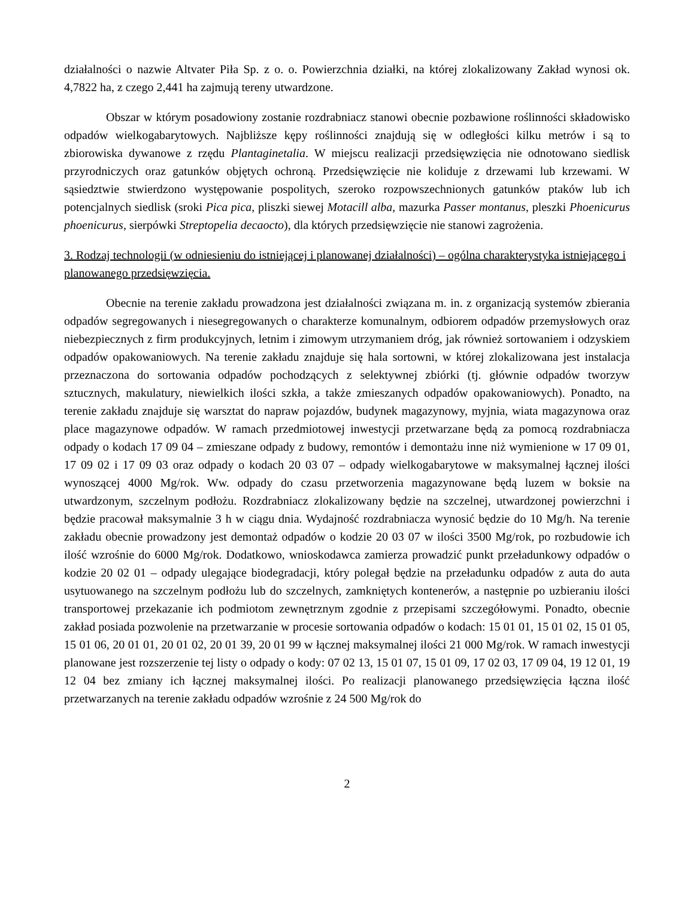działalności o nazwie Altvater Piła Sp. z o. o. Powierzchnia działki, na której zlokalizowany Zakład wynosi ok. 4,7822 ha, z czego 2,441 ha zajmują tereny utwardzone.
Obszar w którym posadowiony zostanie rozdrabniacz stanowi obecnie pozbawione roślinności składowisko odpadów wielkogabarytowych. Najbliższe kępy roślinności znajdują się w odległości kilku metrów i są to zbiorowiska dywanowe z rzędu Plantaginetalia. W miejscu realizacji przedsięwzięcia nie odnotowano siedlisk przyrodniczych oraz gatunków objętych ochroną. Przedsięwzięcie nie koliduje z drzewami lub krzewami. W sąsiedztwie stwierdzono występowanie pospolitych, szeroko rozpowszechnionych gatunków ptaków lub ich potencjalnych siedlisk (sroki Pica pica, pliszki siewej Motacill alba, mazurka Passer montanus, pleszki Phoenicurus phoenicurus, sierpówki Streptopelia decaocto), dla których przedsięwzięcie nie stanowi zagrożenia.
3. Rodzaj technologii (w odniesieniu do istniejącej i planowanej działalności) – ogólna charakterystyka istniejącego i planowanego przedsięwzięcia.
Obecnie na terenie zakładu prowadzona jest działalności związana m. in. z organizacją systemów zbierania odpadów segregowanych i niesegregowanych o charakterze komunalnym, odbiorem odpadów przemysłowych oraz niebezpiecznych z firm produkcyjnych, letnim i zimowym utrzymaniem dróg, jak również sortowaniem i odzyskiem odpadów opakowaniowych. Na terenie zakładu znajduje się hala sortowni, w której zlokalizowana jest instalacja przeznaczona do sortowania odpadów pochodzących z selektywnej zbiórki (tj. głównie odpadów tworzyw sztucznych, makulatury, niewielkich ilości szkła, a także zmieszanych odpadów opakowaniowych). Ponadto, na terenie zakładu znajduje się warsztat do napraw pojazdów, budynek magazynowy, myjnia, wiata magazynowa oraz place magazynowe odpadów. W ramach przedmiotowej inwestycji przetwarzane będą za pomocą rozdrabniacza odpady o kodach 17 09 04 – zmieszane odpady z budowy, remontów i demontażu inne niż wymienione w 17 09 01, 17 09 02 i 17 09 03 oraz odpady o kodach 20 03 07 – odpady wielkogabarytowe w maksymalnej łącznej ilości wynoszącej 4000 Mg/rok. Ww. odpady do czasu przetworzenia magazynowane będą luzem w boksie na utwardzonym, szczelnym podłożu. Rozdrabniacz zlokalizowany będzie na szczelnej, utwardzonej powierzchni i będzie pracował maksymalnie 3 h w ciągu dnia. Wydajność rozdrabniacza wynosić będzie do 10 Mg/h. Na terenie zakładu obecnie prowadzony jest demontaż odpadów o kodzie 20 03 07 w ilości 3500 Mg/rok, po rozbudowie ich ilość wzrośnie do 6000 Mg/rok. Dodatkowo, wnioskodawca zamierza prowadzić punkt przeładunkowy odpadów o kodzie 20 02 01 – odpady ulegające biodegradacji, który polegał będzie na przeładunku odpadów z auta do auta usytuowanego na szczelnym podłożu lub do szczelnych, zamkniętych kontenerów, a następnie po uzbieraniu ilości transportowej przekazanie ich podmiotom zewnętrznym zgodnie z przepisami szczegółowymi. Ponadto, obecnie zakład posiada pozwolenie na przetwarzanie w procesie sortowania odpadów o kodach: 15 01 01, 15 01 02, 15 01 05, 15 01 06, 20 01 01, 20 01 02, 20 01 39, 20 01 99 w łącznej maksymalnej ilości 21 000 Mg/rok. W ramach inwestycji planowane jest rozszerzenie tej listy o odpady o kody: 07 02 13, 15 01 07, 15 01 09, 17 02 03, 17 09 04, 19 12 01, 19 12 04 bez zmiany ich łącznej maksymalnej ilości. Po realizacji planowanego przedsięwzięcia łączna ilość przetwarzanych na terenie zakładu odpadów wzrośnie z 24 500 Mg/rok do
2